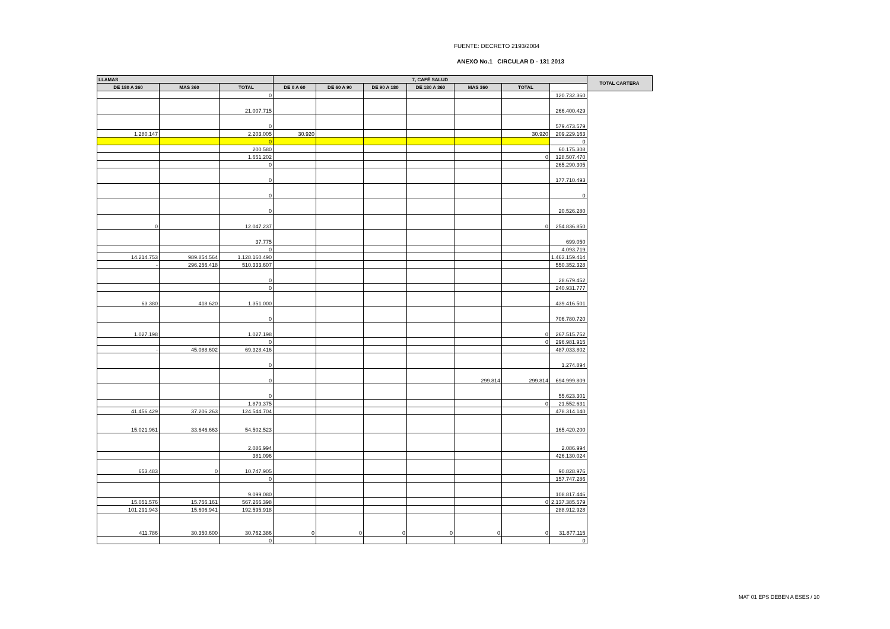FUENTE: DECRETO 2193/2004
ANEXO No.1 CIRCULAR D - 131 2013
| LLAMAS | | | 7, CAFÉ SALUD | | | | | | | TOTAL CARTERA |
| --- | --- | --- | --- | --- | --- | --- | --- | --- | --- | --- |
| DE 180 A 360 | MAS 360 | TOTAL | DE 0 A 60 | DE 60 A 90 | DE 90 A 180 | DE 180 A 360 | MAS 360 | TOTAL | | |
| | | 0 | | | | | | | 120.732.360 | |
| | | 21.007.715 | | | | | | | 266.400.429 | |
| | | 0 | | | | | | | 579.473.579 | |
| 1.280.147 | | 2.203.005 | 30.920 | | | | | 30.920 | 209.229.163 | |
| | | 0 | | | | | | | 0 | |
| | | 200.580 | | | | | | | 60.175.308 | |
| | | 1.651.202 | | | | | | 0 | 128.507.470 | |
| | | 0 | | | | | | | 265.290.305 | |
| | | 0 | | | | | | | 177.710.493 | |
| | | 0 | | | | | | | 0 | |
| | | 0 | | | | | | | 20.526.280 | |
| 0 | | 12.047.237 | | | | | | 0 | 254.836.850 | |
| | | 37.775 | | | | | | | 699.050 | |
| | | 0 | | | | | | | 4.093.719 | |
| 14.214.753 | 989.854.564 | 1.128.160.490 | | | | | | | 1.463.159.414 | |
| - | 296.256.418 | 510.333.607 | | | | | | | 550.352.328 | |
| | | 0 | | | | | | | 28.679.452 | |
| | | 0 | | | | | | | 240.931.777 | |
| 63.380 | 418.620 | 1.351.000 | | | | | | | 439.416.501 | |
| | | 0 | | | | | | | 706.780.720 | |
| 1.027.198 | | 1.027.198 | | | | | | 0 | 267.515.752 | |
| | | 0 | | | | | | 0 | 296.981.915 | |
| - | 45.088.602 | 69.328.416 | | | | | | | 487.033.802 | |
| | | 0 | | | | | | | 1.274.894 | |
| | | 0 | | | | | 299.814 | 299.814 | 694.999.809 | |
| | | 0 | | | | | | | 55.623.301 | |
| | | 1.879.375 | | | | | | 0 | 21.552.631 | |
| 41.456.429 | 37.206.263 | 124.544.704 | | | | | | | 478.314.140 | |
| 15.021.961 | 33.646.663 | 54.502.523 | | | | | | | 165.420.200 | |
| | | 2.086.994 | | | | | | | 2.086.994 | |
| | | 381.096 | | | | | | | 426.130.024 | |
| 653.483 | 0 | 10.747.905 | | | | | | | 90.828.976 | |
| | | 0 | | | | | | | 157.747.286 | |
| | | 9.099.080 | | | | | | | 108.817.446 | |
| 15.051.576 | 15.756.161 | 567.266.398 | | | | | | 0 | 2.137.385.579 | |
| 101.291.943 | 15.606.941 | 192.595.918 | | | | | | | 288.912.928 | |
| 411.786 | 30.350.600 | 30.762.386 | 0 | 0 | 0 | 0 | 0 | 0 | 31.877.115 | |
| | | 0 | | | | | | | 0 | |
MAT 01 EPS DEBEN A ESES / 10